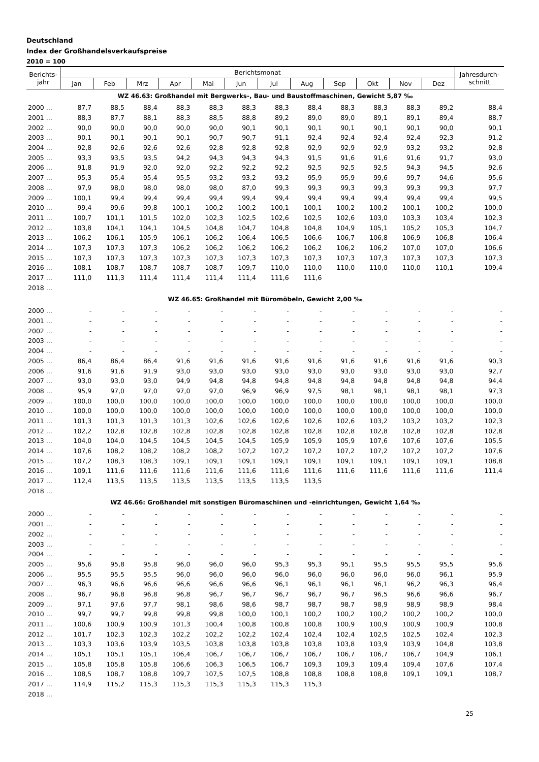Deutschland
Index der Großhandelsverkaufspreise
2010 = 100
| Berichts- jahr | Berichtsmonat | | | | | | | | | | | | Jahresdurch- schnitt |
| --- | --- | --- | --- | --- | --- | --- | --- | --- | --- | --- | --- | --- | --- |
| | Jan | Feb | Mrz | Apr | Mai | Jun | Jul | Aug | Sep | Okt | Nov | Dez | |
| WZ 46.63: Großhandel mit Bergwerks-, Bau- und Baustoffmaschinen, Gewicht 5,87 ‰ | | | | | | | | | | | | | |
| 2000 ... | 87,7 | 88,5 | 88,4 | 88,3 | 88,3 | 88,3 | 88,3 | 88,4 | 88,3 | 88,3 | 88,3 | 89,2 | 88,4 |
| 2001 ... | 88,3 | 87,7 | 88,1 | 88,3 | 88,5 | 88,8 | 89,2 | 89,0 | 89,0 | 89,1 | 89,1 | 89,4 | 88,7 |
| 2002 ... | 90,0 | 90,0 | 90,0 | 90,0 | 90,0 | 90,1 | 90,1 | 90,1 | 90,1 | 90,1 | 90,1 | 90,0 | 90,1 |
| 2003 ... | 90,1 | 90,1 | 90,1 | 90,1 | 90,7 | 90,7 | 91,1 | 92,4 | 92,4 | 92,4 | 92,4 | 92,3 | 91,2 |
| 2004 ... | 92,8 | 92,6 | 92,6 | 92,6 | 92,8 | 92,8 | 92,8 | 92,9 | 92,9 | 92,9 | 93,2 | 93,2 | 92,8 |
| 2005 ... | 93,3 | 93,5 | 93,5 | 94,2 | 94,3 | 94,3 | 94,3 | 91,5 | 91,6 | 91,6 | 91,6 | 91,7 | 93,0 |
| 2006 ... | 91,8 | 91,9 | 92,0 | 92,0 | 92,2 | 92,2 | 92,2 | 92,5 | 92,5 | 92,5 | 94,3 | 94,5 | 92,6 |
| 2007 ... | 95,3 | 95,4 | 95,4 | 95,5 | 93,2 | 93,2 | 93,2 | 95,9 | 95,9 | 99,6 | 99,7 | 94,6 | 95,6 |
| 2008 ... | 97,9 | 98,0 | 98,0 | 98,0 | 98,0 | 87,0 | 99,3 | 99,3 | 99,3 | 99,3 | 99,3 | 99,3 | 97,7 |
| 2009 ... | 100,1 | 99,4 | 99,4 | 99,4 | 99,4 | 99,4 | 99,4 | 99,4 | 99,4 | 99,4 | 99,4 | 99,4 | 99,5 |
| 2010 ... | 99,4 | 99,6 | 99,8 | 100,1 | 100,2 | 100,2 | 100,1 | 100,1 | 100,2 | 100,2 | 100,1 | 100,2 | 100,0 |
| 2011 ... | 100,7 | 101,1 | 101,5 | 102,0 | 102,3 | 102,5 | 102,6 | 102,5 | 102,6 | 103,0 | 103,3 | 103,4 | 102,3 |
| 2012 ... | 103,8 | 104,1 | 104,1 | 104,5 | 104,8 | 104,7 | 104,8 | 104,8 | 104,9 | 105,1 | 105,2 | 105,3 | 104,7 |
| 2013 ... | 106,2 | 106,1 | 105,9 | 106,1 | 106,2 | 106,4 | 106,5 | 106,6 | 106,7 | 106,8 | 106,9 | 106,8 | 106,4 |
| 2014 ... | 107,3 | 107,3 | 107,3 | 106,2 | 106,2 | 106,2 | 106,2 | 106,2 | 106,2 | 106,2 | 107,0 | 107,0 | 106,6 |
| 2015 ... | 107,3 | 107,3 | 107,3 | 107,3 | 107,3 | 107,3 | 107,3 | 107,3 | 107,3 | 107,3 | 107,3 | 107,3 | 107,3 |
| 2016 ... | 108,1 | 108,7 | 108,7 | 108,7 | 108,7 | 109,7 | 110,0 | 110,0 | 110,0 | 110,0 | 110,0 | 110,1 | 109,4 |
| 2017 ... | 111,0 | 111,3 | 111,4 | 111,4 | 111,4 | 111,4 | 111,6 | 111,6 | | | | | |
| 2018 ... | | | | | | | | | | | | | |
| WZ 46.65: Großhandel mit Büromöbeln, Gewicht 2,00 ‰ | | | | | | | | | | | | | |
| 2000 ... | - | - | - | - | - | - | - | - | - | - | - | - | - |
| 2001 ... | - | - | - | - | - | - | - | - | - | - | - | - | - |
| 2002 ... | - | - | - | - | - | - | - | - | - | - | - | - | - |
| 2003 ... | - | - | - | - | - | - | - | - | - | - | - | - | - |
| 2004 ... | - | - | - | - | - | - | - | - | - | - | - | - | - |
| 2005 ... | 86,4 | 86,4 | 86,4 | 91,6 | 91,6 | 91,6 | 91,6 | 91,6 | 91,6 | 91,6 | 91,6 | 91,6 | 90,3 |
| 2006 ... | 91,6 | 91,6 | 91,9 | 93,0 | 93,0 | 93,0 | 93,0 | 93,0 | 93,0 | 93,0 | 93,0 | 93,0 | 92,7 |
| 2007 ... | 93,0 | 93,0 | 93,0 | 94,9 | 94,8 | 94,8 | 94,8 | 94,8 | 94,8 | 94,8 | 94,8 | 94,8 | 94,4 |
| 2008 ... | 95,9 | 97,0 | 97,0 | 97,0 | 97,0 | 96,9 | 96,9 | 97,5 | 98,1 | 98,1 | 98,1 | 98,1 | 97,3 |
| 2009 ... | 100,0 | 100,0 | 100,0 | 100,0 | 100,0 | 100,0 | 100,0 | 100,0 | 100,0 | 100,0 | 100,0 | 100,0 | 100,0 |
| 2010 ... | 100,0 | 100,0 | 100,0 | 100,0 | 100,0 | 100,0 | 100,0 | 100,0 | 100,0 | 100,0 | 100,0 | 100,0 | 100,0 |
| 2011 ... | 101,3 | 101,3 | 101,3 | 101,3 | 102,6 | 102,6 | 102,6 | 102,6 | 102,6 | 103,2 | 103,2 | 103,2 | 102,3 |
| 2012 ... | 102,2 | 102,8 | 102,8 | 102,8 | 102,8 | 102,8 | 102,8 | 102,8 | 102,8 | 102,8 | 102,8 | 102,8 | 102,8 |
| 2013 ... | 104,0 | 104,0 | 104,5 | 104,5 | 104,5 | 104,5 | 105,9 | 105,9 | 105,9 | 107,6 | 107,6 | 107,6 | 105,5 |
| 2014 ... | 107,6 | 108,2 | 108,2 | 108,2 | 108,2 | 107,2 | 107,2 | 107,2 | 107,2 | 107,2 | 107,2 | 107,2 | 107,6 |
| 2015 ... | 107,2 | 108,3 | 108,3 | 109,1 | 109,1 | 109,1 | 109,1 | 109,1 | 109,1 | 109,1 | 109,1 | 109,1 | 108,8 |
| 2016 ... | 109,1 | 111,6 | 111,6 | 111,6 | 111,6 | 111,6 | 111,6 | 111,6 | 111,6 | 111,6 | 111,6 | 111,6 | 111,4 |
| 2017 ... | 112,4 | 113,5 | 113,5 | 113,5 | 113,5 | 113,5 | 113,5 | 113,5 | | | | | |
| 2018 ... | | | | | | | | | | | | | |
| WZ 46.66: Großhandel mit sonstigen Büromaschinen und -einrichtungen, Gewicht 1,64 ‰ | | | | | | | | | | | | | |
| 2000 ... | - | - | - | - | - | - | - | - | - | - | - | - | - |
| 2001 ... | - | - | - | - | - | - | - | - | - | - | - | - | - |
| 2002 ... | - | - | - | - | - | - | - | - | - | - | - | - | - |
| 2003 ... | - | - | - | - | - | - | - | - | - | - | - | - | - |
| 2004 ... | - | - | - | - | - | - | - | - | - | - | - | - | - |
| 2005 ... | 95,6 | 95,8 | 95,8 | 96,0 | 96,0 | 96,0 | 95,3 | 95,3 | 95,1 | 95,5 | 95,5 | 95,5 | 95,6 |
| 2006 ... | 95,5 | 95,5 | 95,5 | 96,0 | 96,0 | 96,0 | 96,0 | 96,0 | 96,0 | 96,0 | 96,0 | 96,1 | 95,9 |
| 2007 ... | 96,3 | 96,6 | 96,6 | 96,6 | 96,6 | 96,6 | 96,1 | 96,1 | 96,1 | 96,1 | 96,2 | 96,3 | 96,4 |
| 2008 ... | 96,7 | 96,8 | 96,8 | 96,8 | 96,7 | 96,7 | 96,7 | 96,7 | 96,7 | 96,5 | 96,6 | 96,6 | 96,7 |
| 2009 ... | 97,1 | 97,6 | 97,7 | 98,1 | 98,6 | 98,6 | 98,7 | 98,7 | 98,7 | 98,9 | 98,9 | 98,9 | 98,4 |
| 2010 ... | 99,7 | 99,7 | 99,8 | 99,8 | 99,8 | 100,0 | 100,1 | 100,2 | 100,2 | 100,2 | 100,2 | 100,2 | 100,0 |
| 2011 ... | 100,6 | 100,9 | 100,9 | 101,3 | 100,4 | 100,8 | 100,8 | 100,8 | 100,9 | 100,9 | 100,9 | 100,9 | 100,8 |
| 2012 ... | 101,7 | 102,3 | 102,3 | 102,2 | 102,2 | 102,2 | 102,4 | 102,4 | 102,4 | 102,5 | 102,5 | 102,4 | 102,3 |
| 2013 ... | 103,3 | 103,6 | 103,9 | 103,5 | 103,8 | 103,8 | 103,8 | 103,8 | 103,8 | 103,9 | 103,9 | 104,8 | 103,8 |
| 2014 ... | 105,1 | 105,1 | 105,1 | 106,4 | 106,7 | 106,7 | 106,7 | 106,7 | 106,7 | 106,7 | 106,7 | 104,9 | 106,1 |
| 2015 ... | 105,8 | 105,8 | 105,8 | 106,6 | 106,3 | 106,5 | 106,7 | 109,3 | 109,3 | 109,4 | 109,4 | 107,6 | 107,4 |
| 2016 ... | 108,5 | 108,7 | 108,8 | 109,7 | 107,5 | 107,5 | 108,8 | 108,8 | 108,8 | 108,8 | 109,1 | 109,1 | 108,7 |
| 2017 ... | 114,9 | 115,2 | 115,3 | 115,3 | 115,3 | 115,3 | 115,3 | 115,3 | | | | | |
| 2018 ... | | | | | | | | | | | | | |
25